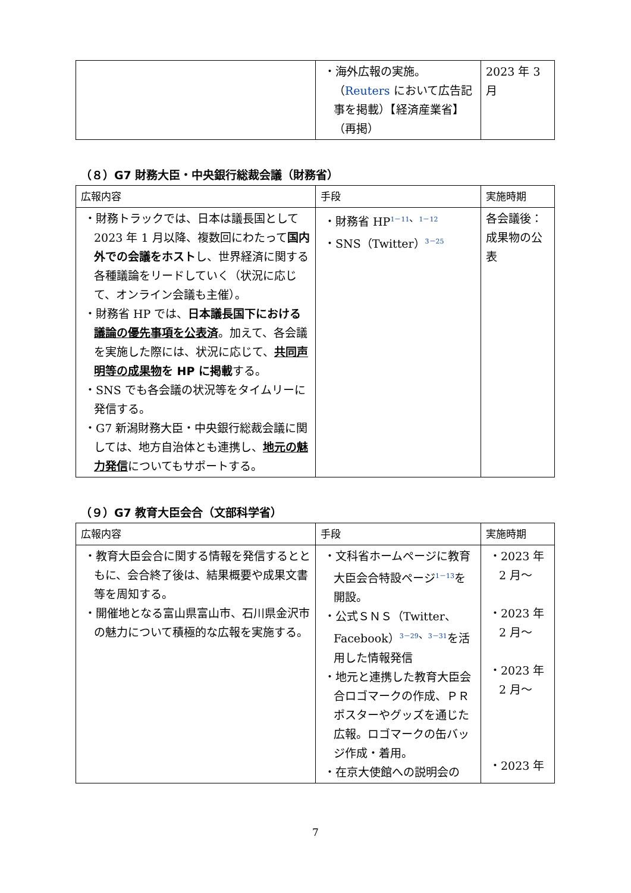| | ・海外広報の実施。（ Reuters において広告記事を掲載）【経済産業省】（再掲） | 2023 年 3 月 |
（８）G7 財務大臣・中央銀行総裁会議（財務省）
| 広報内容 | 手段 | 実施時期 |
| --- | --- | --- |
| ・財務トラックでは、日本は議長国として 2023 年 1 月以降、複数回にわたって 国内外での会議をホスト し、世界経済に関する各種議論をリードしていく（状況に応じて、オンライン会議も主催）。 ・財務省 HP では、 日本議長国下における 議論の優先事項を公表済 。加えて、各会議を実施した際には、状況に応じて、 共同声明等の成果物 を HP に掲載 する。 ・SNS でも各会議の状況等をタイムリーに発信する。 ・G7 新潟財務大臣・中央銀行総裁会議に関しては、地方自治体とも連携し、 地元の魅力発信 についてもサポートする。 | ・財務省 HP<sup>1－11、1－12</sup> ・SNS（Twitter）<sup>3－25</sup> | 各会議後：成果物の公表 |
（９）G7 教育大臣会合（文部科学省）
| 広報内容 | 手段 | 実施時期 |
| --- | --- | --- |
| ・教育大臣会合に関する情報を発信するとともに、会合終了後は、結果概要や成果文書等を周知する。 ・開催地となる富山県富山市、石川県金沢市の魅力について積極的な広報を実施する。 | ・文科省ホームページに教育大臣会合特設ページ<sup>1－13</sup>を開設。 ・公式ＳＮＳ（Twitter、Facebook）<sup>3－29、3－31</sup>を活用した情報発信 ・地元と連携した教育大臣会合ロゴマークの作成、ＰＲポスターやグッズを通じた広報。ロゴマークの缶バッジ作成・着用。 ・在京大使館への説明会の | ・2023 年 2 月～ ・2023 年 2 月～ ・2023 年 2 月～ ・2023 年 |
7